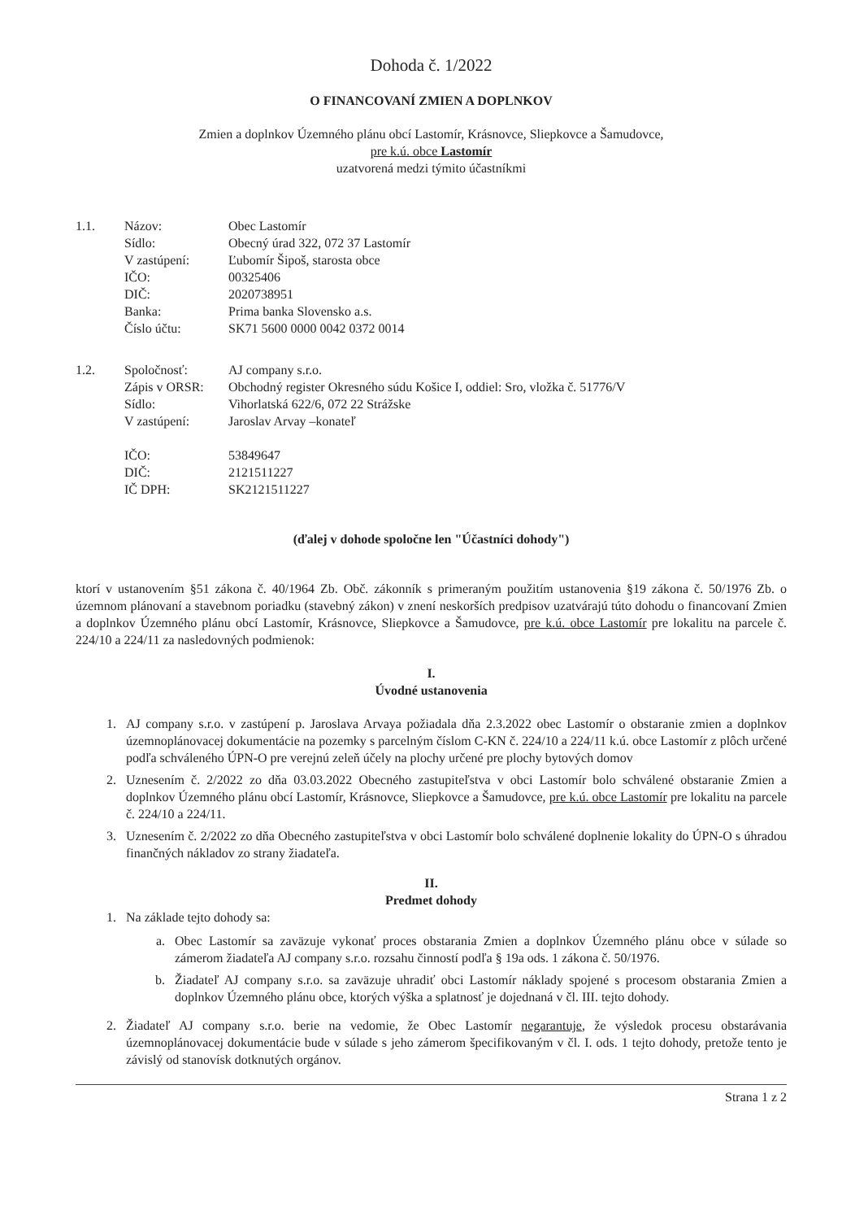Dohoda č. 1/2022
O FINANCOVANÍ ZMIEN A DOPLNKOV
Zmien a doplnkov Územného plánu obcí Lastomír, Krásnovce, Sliepkovce a Šamudovce,
pre k.ú. obce Lastomír
uzatvorená medzi týmito účastníkmi
1.1.
Názov:
Sídlo:
V zastúpení:
IČO:
DIČ:
Banka:
Číslo účtu:
Obec Lastomír
Obecný úrad 322, 072 37 Lastomír
Ľubomír Šipoš, starosta obce
00325406
2020738951
Prima banka Slovensko a.s.
SK71 5600 0000 0042 0372 0014
1.2.
Spoločnosť:
Zápis v ORSR:
Sídlo:
V zastúpení:
IČO:
DIČ:
IČ DPH:
AJ company s.r.o.
Obchodný register Okresného súdu Košice I, oddiel: Sro, vložka č. 51776/V
Vihorlatská 622/6, 072 22 Strážske
Jaroslav Arvay –konateľ
53849647
2121511227
SK2121511227
(ďalej v dohode spoločne len "Účastníci dohody")
ktorí v ustanovením §51 zákona č. 40/1964 Zb. Obč. zákonník s primeraným použitím ustanovenia §19 zákona č. 50/1976 Zb. o územnom plánovaní a stavebnom poriadku (stavebný zákon) v znení neskorších predpisov uzatvárajú túto dohodu o financovaní Zmien a doplnkov Územného plánu obcí Lastomír, Krásnovce, Sliepkovce a Šamudovce, pre k.ú. obce Lastomír pre lokalitu na parcele č. 224/10 a 224/11 za nasledovných podmienok:
I.
Úvodné ustanovenia
1. AJ company s.r.o. v zastúpení p. Jaroslava Arvaya požiadala dňa 2.3.2022 obec Lastomír o obstaranie zmien a doplnkov územnoplánovacej dokumentácie na pozemky s parcelným číslom C-KN č. 224/10 a 224/11 k.ú. obce Lastomír z plôch určené podľa schváleného ÚPN-O pre verejnú zeleň účely na plochy určené pre plochy bytových domov
2. Uznesením č. 2/2022 zo dňa 03.03.2022 Obecného zastupiteľstva v obci Lastomír bolo schválené obstaranie Zmien a doplnkov Územného plánu obcí Lastomír, Krásnovce, Sliepkovce a Šamudovce, pre k.ú. obce Lastomír pre lokalitu na parcele č. 224/10 a 224/11.
3. Uznesením č. 2/2022 zo dňa Obecného zastupiteľstva v obci Lastomír bolo schválené doplnenie lokality do ÚPN-O s úhradou finančných nákladov zo strany žiadateľa.
II.
Predmet dohody
1. Na základe tejto dohody sa:
a. Obec Lastomír sa zaväzuje vykonať proces obstarania Zmien a doplnkov Územného plánu obce v súlade so zámerom žiadateľa AJ company s.r.o. rozsahu činností podľa § 19a ods. 1 zákona č. 50/1976.
b. Žiadateľ AJ company s.r.o. sa zaväzuje uhradiť obci Lastomír náklady spojené s procesom obstarania Zmien a doplnkov Územného plánu obce, ktorých výška a splatnosť je dojednaná v čl. III. tejto dohody.
2. Žiadateľ AJ company s.r.o. berie na vedomie, že Obec Lastomír negarantuje, že výsledok procesu obstarávania územnoplánovacej dokumentácie bude v súlade s jeho zámerom špecifikovaným v čl. I. ods. 1 tejto dohody, pretože tento je závislý od stanovísk dotknutých orgánov.
Strana 1 z 2